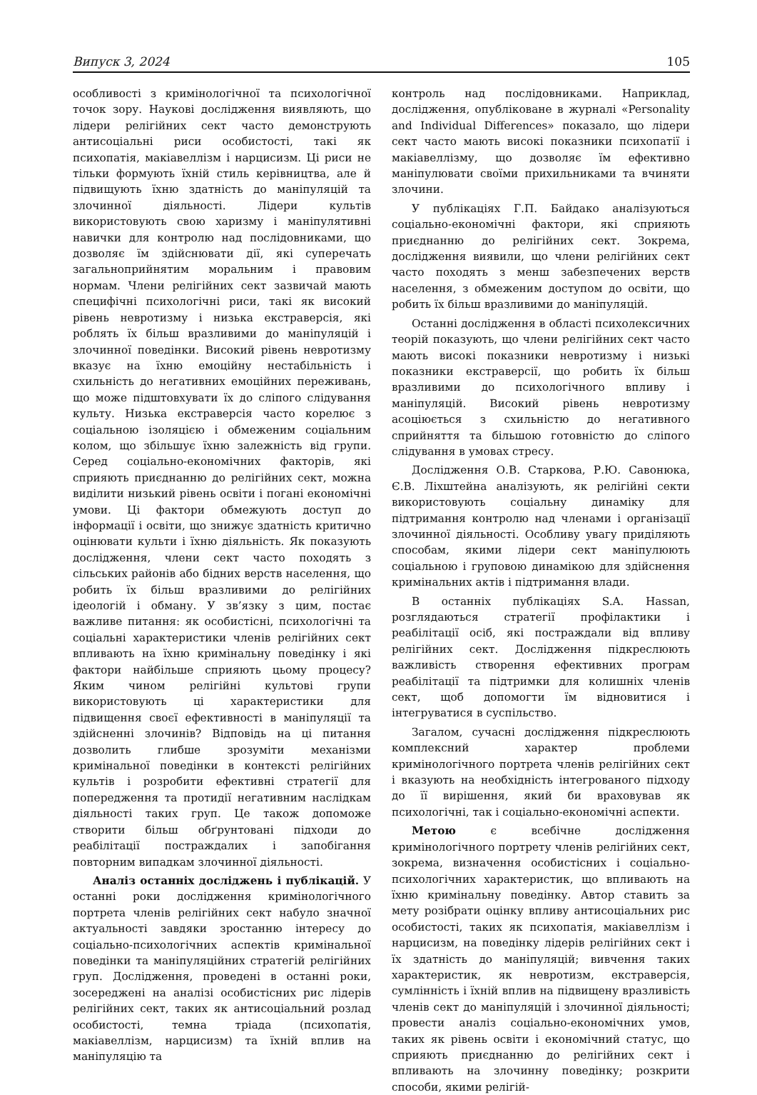Випуск 3, 2024 105
особливості з кримінологічної та психологічної точок зору. Наукові дослідження виявляють, що лідери релігійних сект часто демонструють антисоціальні риси особистості, такі як психопатія, макіавеллізм і нарцисизм. Ці риси не тільки формують їхній стиль керівництва, але й підвищують їхню здатність до маніпуляцій та злочинної діяльності. Лідери культів використовують свою харизму і маніпулятивні навички для контролю над послідовниками, що дозволяє їм здійснювати дії, які суперечать загальноприйнятим моральним і правовим нормам. Члени релігійних сект зазвичай мають специфічні психологічні риси, такі як високий рівень невротизму і низька екстраверсія, які роблять їх більш вразливими до маніпуляцій і злочинної поведінки. Високий рівень невротизму вказує на їхню емоційну нестабільність і схильність до негативних емоційних переживань, що може підштовхувати їх до сліпого слідування культу. Низька екстраверсія часто корелює з соціальною ізоляцією і обмеженим соціальним колом, що збільшує їхню залежність від групи. Серед соціально-економічних факторів, які сприяють приєднанню до релігійних сект, можна виділити низький рівень освіти і погані економічні умови. Ці фактори обмежують доступ до інформації і освіти, що знижує здатність критично оцінювати культи і їхню діяльність. Як показують дослідження, члени сект часто походять з сільських районів або бідних верств населення, що робить їх більш вразливими до релігійних ідеологій і обману. У зв’язку з цим, постає важливе питання: як особистісні, психологічні та соціальні характеристики членів релігійних сект впливають на їхню кримінальну поведінку і які фактори найбільше сприяють цьому процесу? Яким чином релігійні культові групи використовують ці характеристики для підвищення своєї ефективності в маніпуляції та здійсненні злочинів? Відповідь на ці питання дозволить глибше зрозуміти механізми кримінальної поведінки в контексті релігійних культів і розробити ефективні стратегії для попередження та протидії негативним наслідкам діяльності таких груп. Це також допоможе створити більш обґрунтовані підходи до реабілітації постраждалих і запобігання повторним випадкам злочинної діяльності.
Аналіз останніх досліджень і публікацій. У останні роки дослідження кримінологічного портрета членів релігійних сект набуло значної актуальності завдяки зростанню інтересу до соціально-психологічних аспектів кримінальної поведінки та маніпуляційних стратегій релігійних груп. Дослідження, проведені в останні роки, зосереджені на аналізі особистісних рис лідерів релігійних сект, таких як антисоціальний розлад особистості, темна тріада (психопатія, макіавеллізм, нарцисизм) та їхній вплив на маніпуляцію та
контроль над послідовниками. Наприклад, дослідження, опубліковане в журналі «Personality and Individual Differences» показало, що лідери сект часто мають високі показники психопатії і макіавеллізму, що дозволяє їм ефективно маніпулювати своїми прихильниками та вчиняти злочини.
У публікаціях Г.П. Байдако аналізуються соціально-економічні фактори, які сприяють приєднанню до релігійних сект. Зокрема, дослідження виявили, що члени релігійних сект часто походять з менш забезпечених верств населення, з обмеженим доступом до освіти, що робить їх більш вразливими до маніпуляцій.
Останні дослідження в області психолексичних теорій показують, що члени релігійних сект часто мають високі показники невротизму і низькі показники екстраверсії, що робить їх більш вразливими до психологічного впливу і маніпуляцій. Високий рівень невротизму асоціюється з схильністю до негативного сприйняття та більшою готовністю до сліпого слідування в умовах стресу.
Дослідження О.В. Старкова, Р.Ю. Савонюка, Є.В. Ліхштейна аналізують, як релігійні секти використовують соціальну динаміку для підтримання контролю над членами і організації злочинної діяльності. Особливу увагу приділяють способам, якими лідери сект маніпулюють соціальною і груповою динамікою для здійснення кримінальних актів і підтримання влади.
В останніх публікаціях S.A. Hassan, розглядаються стратегії профілактики і реабілітації осіб, які постраждали від впливу релігійних сект. Дослідження підкреслюють важливість створення ефективних програм реабілітації та підтримки для колишніх членів сект, щоб допомогти їм відновитися і інтегруватися в суспільство.
Загалом, сучасні дослідження підкреслюють комплексний характер проблеми кримінологічного портрета членів релігійних сект і вказують на необхідність інтегрованого підходу до її вирішення, який би враховував як психологічні, так і соціально-економічні аспекти.
Метою є всебічне дослідження кримінологічного портрету членів релігійних сект, зокрема, визначення особистісних і соціально-психологічних характеристик, що впливають на їхню кримінальну поведінку. Автор ставить за мету розібрати оцінку впливу антисоціальних рис особистості, таких як психопатія, макіавеллізм і нарцисизм, на поведінку лідерів релігійних сект і їх здатність до маніпуляцій; вивчення таких характеристик, як невротизм, екстраверсія, сумлінність і їхній вплив на підвищену вразливість членів сект до маніпуляцій і злочинної діяльності; провести аналіз соціально-економічних умов, таких як рівень освіти і економічний статус, що сприяють приєднанню до релігійних сект і впливають на злочинну поведінку; розкрити способи, якими релігій-